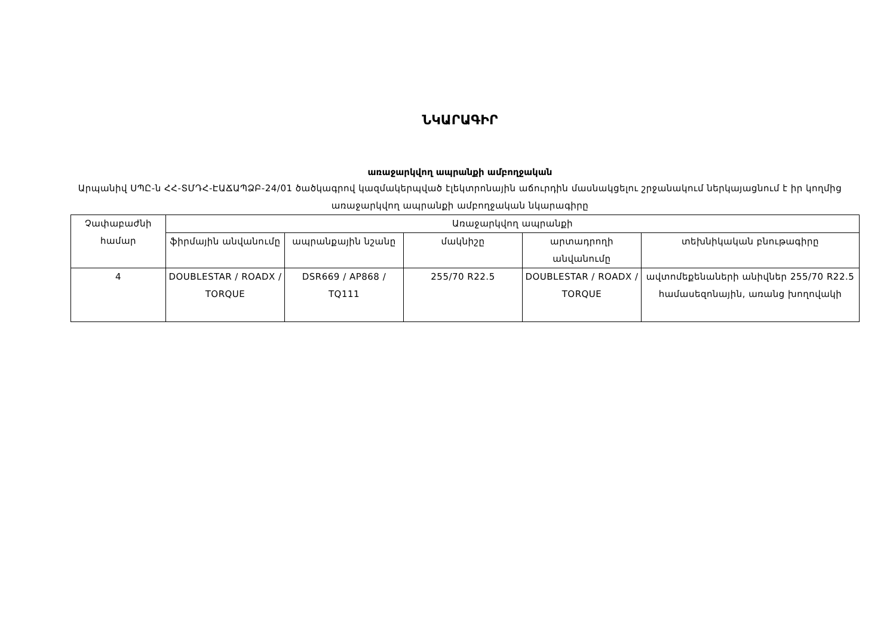ՆԿԱՐԱԳԻՐ
առաջարկվող ապրանքի ամբողջական
Արպանիվ ՍՊԸ-ն ՀՀ-ՏՄԴՀ-ԷԱՃԱՊՁԲ-24/01 ծածկագրով կազմակերպված էլեկտրոնային աճուրդին մասնակցելու շրջանակում ներկայացնում է իր կողմից առաջարկվող ապրանքի ամբողջական նկարագիրը
| Չափաբաժնի համար | Առաջարկվող ապրանքի | | | | |
| --- | --- | --- | --- | --- | --- |
| | ֆիրմային անվանումը | ապրանքային նշանը | մակնիշը | արտադրողի անվանումը | տեխնիկական բնութագիրը |
| 4 | DOUBLESTAR / ROADX / TORQUE | DSR669 / AP868 / TQ111 | 255/70 R22.5 | DOUBLESTAR / ROADX / TORQUE | ավտոմեքենաների անիվներ 255/70 R22.5 համասեզոնային, առանց խողովակի |